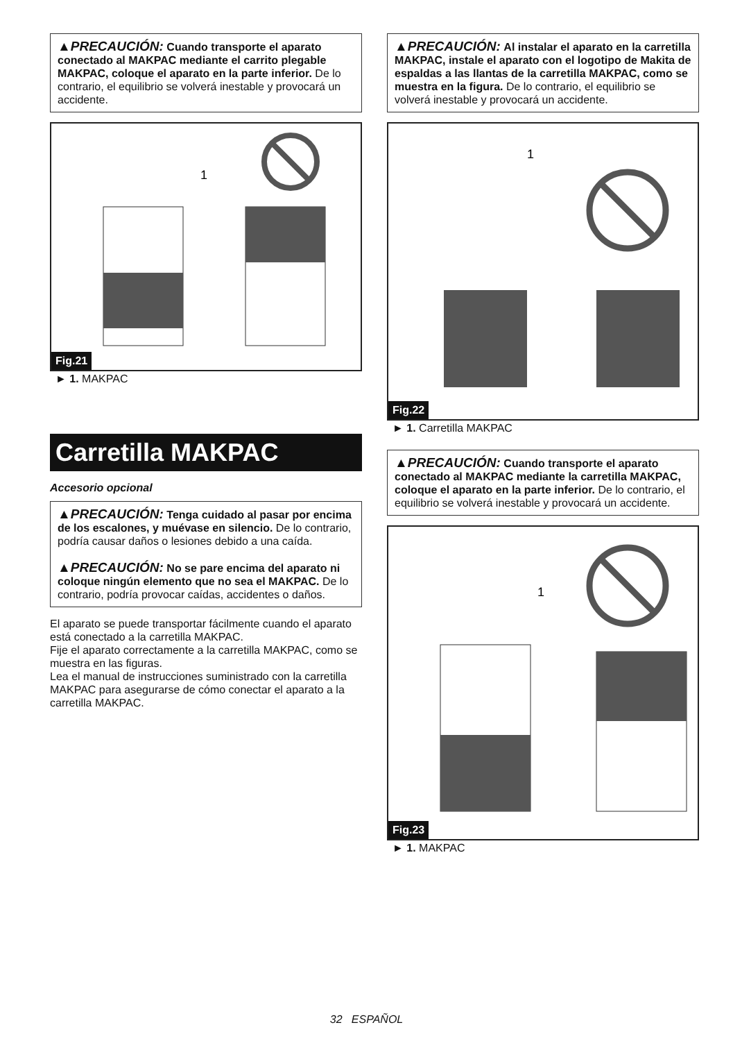▲PRECAUCIÓN: Cuando transporte el aparato conectado al MAKPAC mediante el carrito plegable MAKPAC, coloque el aparato en la parte inferior. De lo contrario, el equilibrio se volverá inestable y provocará un accidente.
1
Fig.21
► 1. MAKPAC
Carretilla MAKPAC
Accesorio opcional
▲PRECAUCIÓN: Tenga cuidado al pasar por encima de los escalones, y muévase en silencio. De lo contrario, podría causar daños o lesiones debido a una caída.
▲PRECAUCIÓN: No se pare encima del aparato ni coloque ningún elemento que no sea el MAKPAC. De lo contrario, podría provocar caídas, accidentes o daños.
El aparato se puede transportar fácilmente cuando el aparato está conectado a la carretilla MAKPAC.
Fije el aparato correctamente a la carretilla MAKPAC, como se muestra en las figuras.
Lea el manual de instrucciones suministrado con la carretilla MAKPAC para asegurarse de cómo conectar el aparato a la carretilla MAKPAC.
▲PRECAUCIÓN: Al instalar el aparato en la carretilla MAKPAC, instale el aparato con el logotipo de Makita de espaldas a las llantas de la carretilla MAKPAC, como se muestra en la figura. De lo contrario, el equilibrio se volverá inestable y provocará un accidente.
1
Fig.22
► 1. Carretilla MAKPAC
▲PRECAUCIÓN: Cuando transporte el aparato conectado al MAKPAC mediante la carretilla MAKPAC, coloque el aparato en la parte inferior. De lo contrario, el equilibrio se volverá inestable y provocará un accidente.
1
Fig.23
► 1. MAKPAC
32 ESPAÑOL